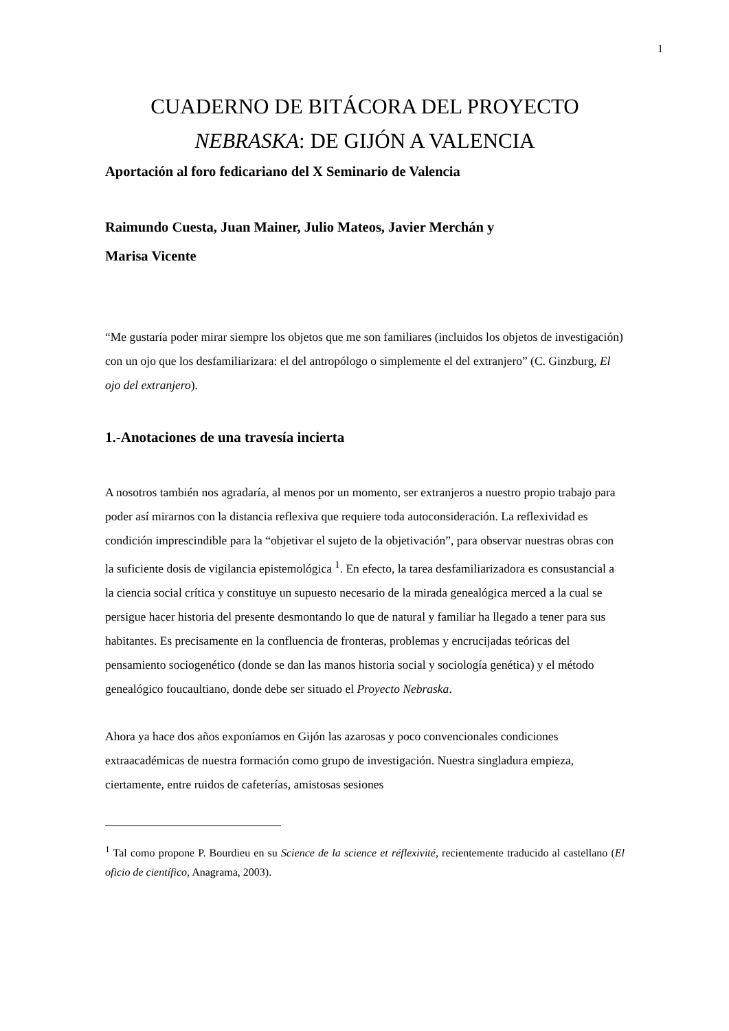1
CUADERNO DE BITÁCORA DEL PROYECTO
NEBRASKA: DE GIJÓN A VALENCIA
Aportación al foro fedicariano del X Seminario de Valencia
Raimundo Cuesta, Juan Mainer, Julio Mateos, Javier Merchán y
Marisa Vicente
“Me gustaría poder mirar siempre los objetos que me son familiares (incluidos los objetos de investigación) con un ojo que los desfamiliarizara: el del antropólogo o simplemente el del extranjero” (C. Ginzburg, El ojo del extranjero).
1.-Anotaciones de una travesía incierta
A nosotros también nos agradaría, al menos por un momento, ser extranjeros a nuestro propio trabajo para poder así mirarnos con la distancia reflexiva que requiere toda autoconsideración. La reflexividad es condición imprescindible para la “objetivar el sujeto de la objetivación”, para observar nuestras obras con la suficiente dosis de vigilancia epistemológica <sup>1</sup>. En efecto, la tarea desfamiliarizadora es consustancial a la ciencia social crítica y constituye un supuesto necesario de la mirada genealógica merced a la cual se persigue hacer historia del presente desmontando lo que de natural y familiar ha llegado a tener para sus habitantes. Es precisamente en la confluencia de fronteras, problemas y encrucijadas teóricas del pensamiento sociogenético (donde se dan las manos historia social y sociología genética) y el método genealógico foucaultiano, donde debe ser situado el Proyecto Nebraska.
Ahora ya hace dos años exponíamos en Gijón las azarosas y poco convencionales condiciones extraacadémicas de nuestra formación como grupo de investigación. Nuestra singladura empieza, ciertamente, entre ruidos de cafeterías, amistosas sesiones
<sup>1</sup> Tal como propone P. Bourdieu en su Science de la science et réflexivité, recientemente traducido al castellano (El oficio de científico, Anagrama, 2003).